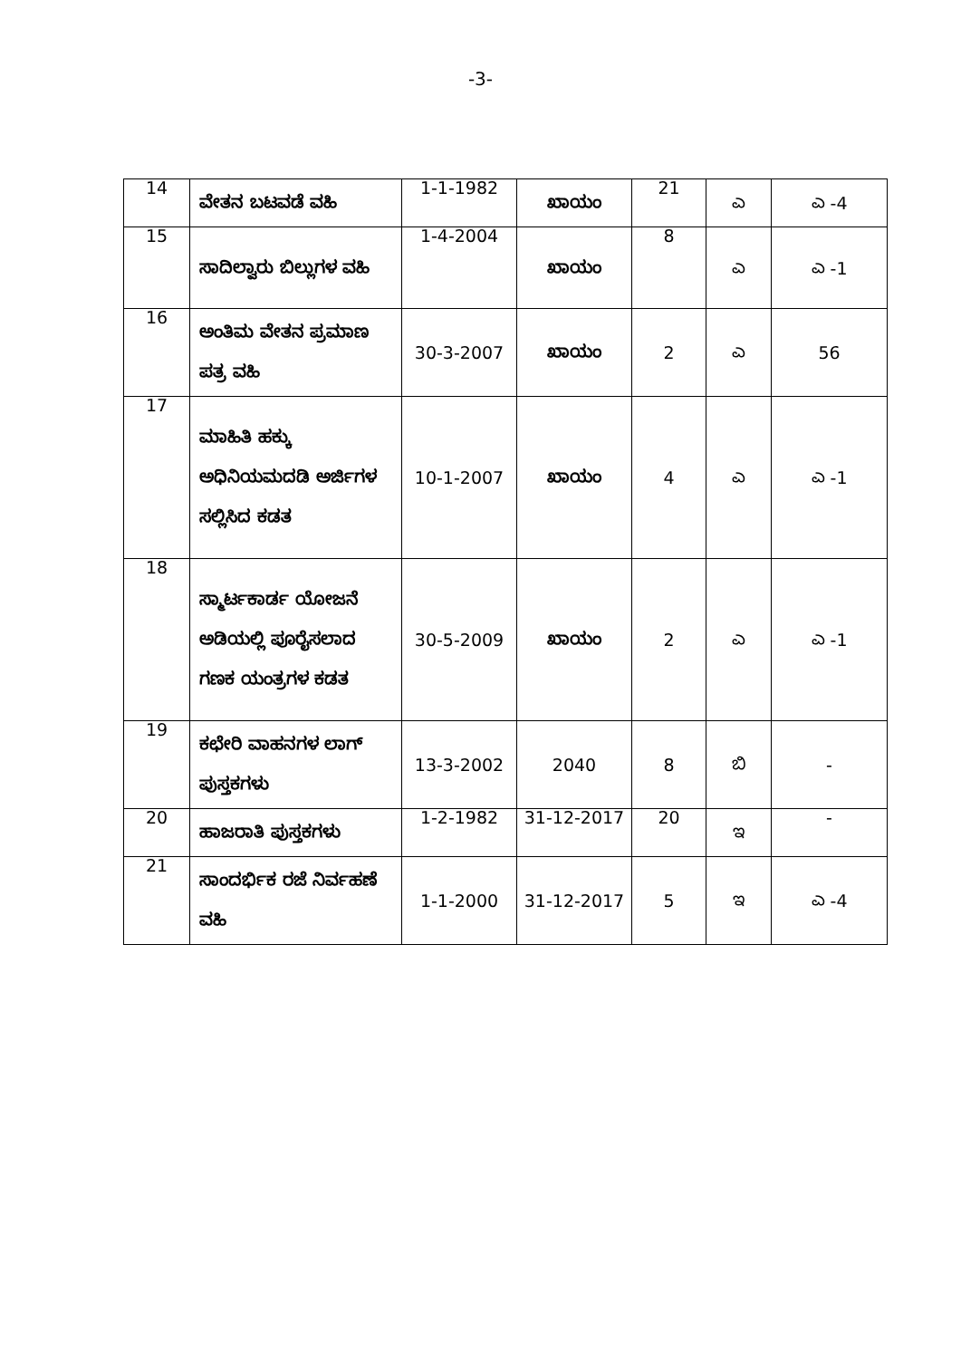-3-
| 14 | ವೇತನ ಬಟವಡೆ ವಹಿ | 1-1-1982 | ಖಾಯಂ | 21 | ಎ | ಎ -4 |
| 15 | ಸಾದಿಲ್ವಾರು ಬಿಲ್ಲುಗಳ ವಹಿ | 1-4-2004 | ಖಾಯಂ | 8 | ಎ | ಎ -1 |
| 16 | ಅಂತಿಮ ವೇತನ ಪ್ರಮಾಣ ಪತ್ರ ವಹಿ | 30-3-2007 | ಖಾಯಂ | 2 | ಎ | 56 |
| 17 | ಮಾಹಿತಿ ಹಕ್ಕು ಅಧಿನಿಯಮದಡಿ ಅರ್ಜಿಗಳ ಸಲ್ಲಿಸಿದ ಕಡತ | 10-1-2007 | ಖಾಯಂ | 4 | ಎ | ಎ -1 |
| 18 | ಸ್ಮಾರ್ಟಕಾರ್ಡ ಯೋಜನೆ ಅಡಿಯಲ್ಲಿ ಪೂರೈಸಲಾದ ಗಣಕ ಯಂತ್ರಗಳ ಕಡತ | 30-5-2009 | ಖಾಯಂ | 2 | ಎ | ಎ -1 |
| 19 | ಕಛೇರಿ ವಾಹನಗಳ ಲಾಗ್ ಪುಸ್ತಕಗಳು | 13-3-2002 | 2040 | 8 | ಬಿ | - |
| 20 | ಹಾಜರಾತಿ ಪುಸ್ತಕಗಳು | 1-2-1982 | 31-12-2017 | 20 | ಇ | - |
| 21 | ಸಾಂದರ್ಭಿಕ ರಜೆ ನಿರ್ವಹಣೆ ವಹಿ | 1-1-2000 | 31-12-2017 | 5 | ಇ | ಎ -4 |